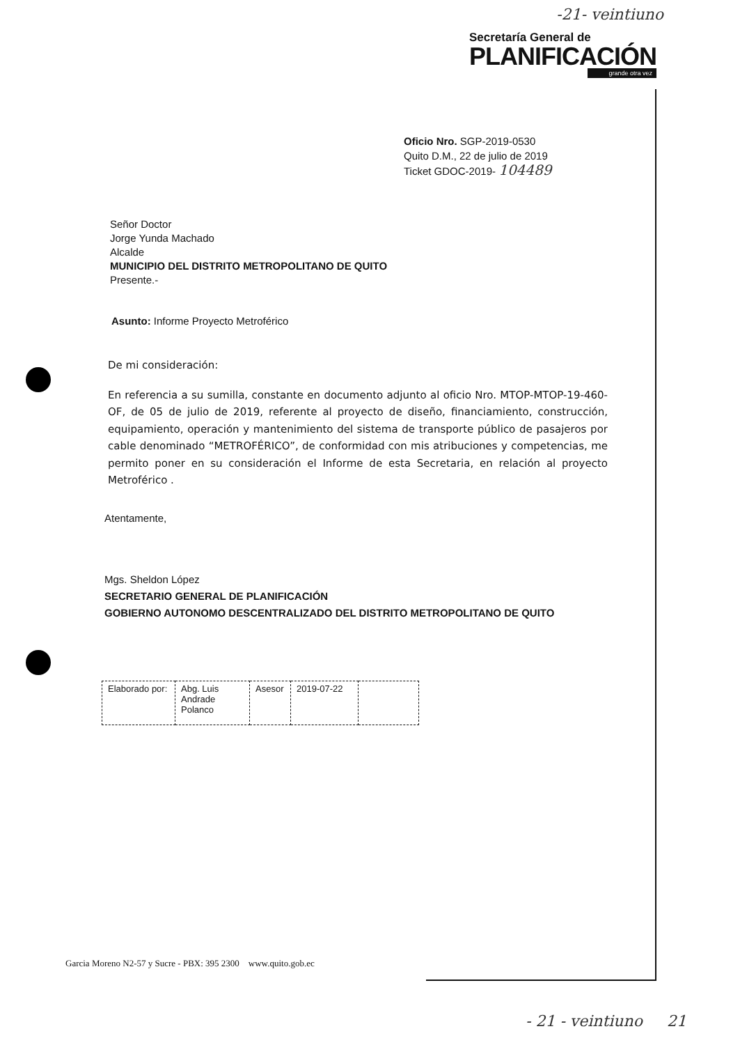-21- veintiuno
Secretaría General de
PLANIFICACIÓN
grande otra vez
Oficio Nro. SGP-2019-0530
Quito D.M., 22 de julio de 2019
Ticket GDOC-2019- 104489
Señor Doctor
Jorge Yunda Machado
Alcalde
MUNICIPIO DEL DISTRITO METROPOLITANO DE QUITO
Presente.-
Asunto: Informe Proyecto Metroférico
De mi consideración:
En referencia a su sumilla, constante en documento adjunto al oficio Nro. MTOP-MTOP-19-460-OF, de 05 de julio de 2019, referente al proyecto de diseño, financiamiento, construcción, equipamiento, operación y mantenimiento del sistema de transporte público de pasajeros por cable denominado “METROFÉRICO”, de conformidad con mis atribuciones y competencias, me permito poner en su consideración el Informe de esta Secretaria, en relación al proyecto Metroférico .
Atentamente,
Mgs. Sheldon López
SECRETARIO GENERAL DE PLANIFICACIÓN
GOBIERNO AUTONOMO DESCENTRALIZADO DEL DISTRITO METROPOLITANO DE QUITO
| Elaborado por: | Abg. Luis Andrade Polanco | Asesor | 2019-07-22 | |
Garcia Moreno N2-57 y Sucre - PBX: 395 2300 www.quito.gob.ec
- 21 - veintiuno 21